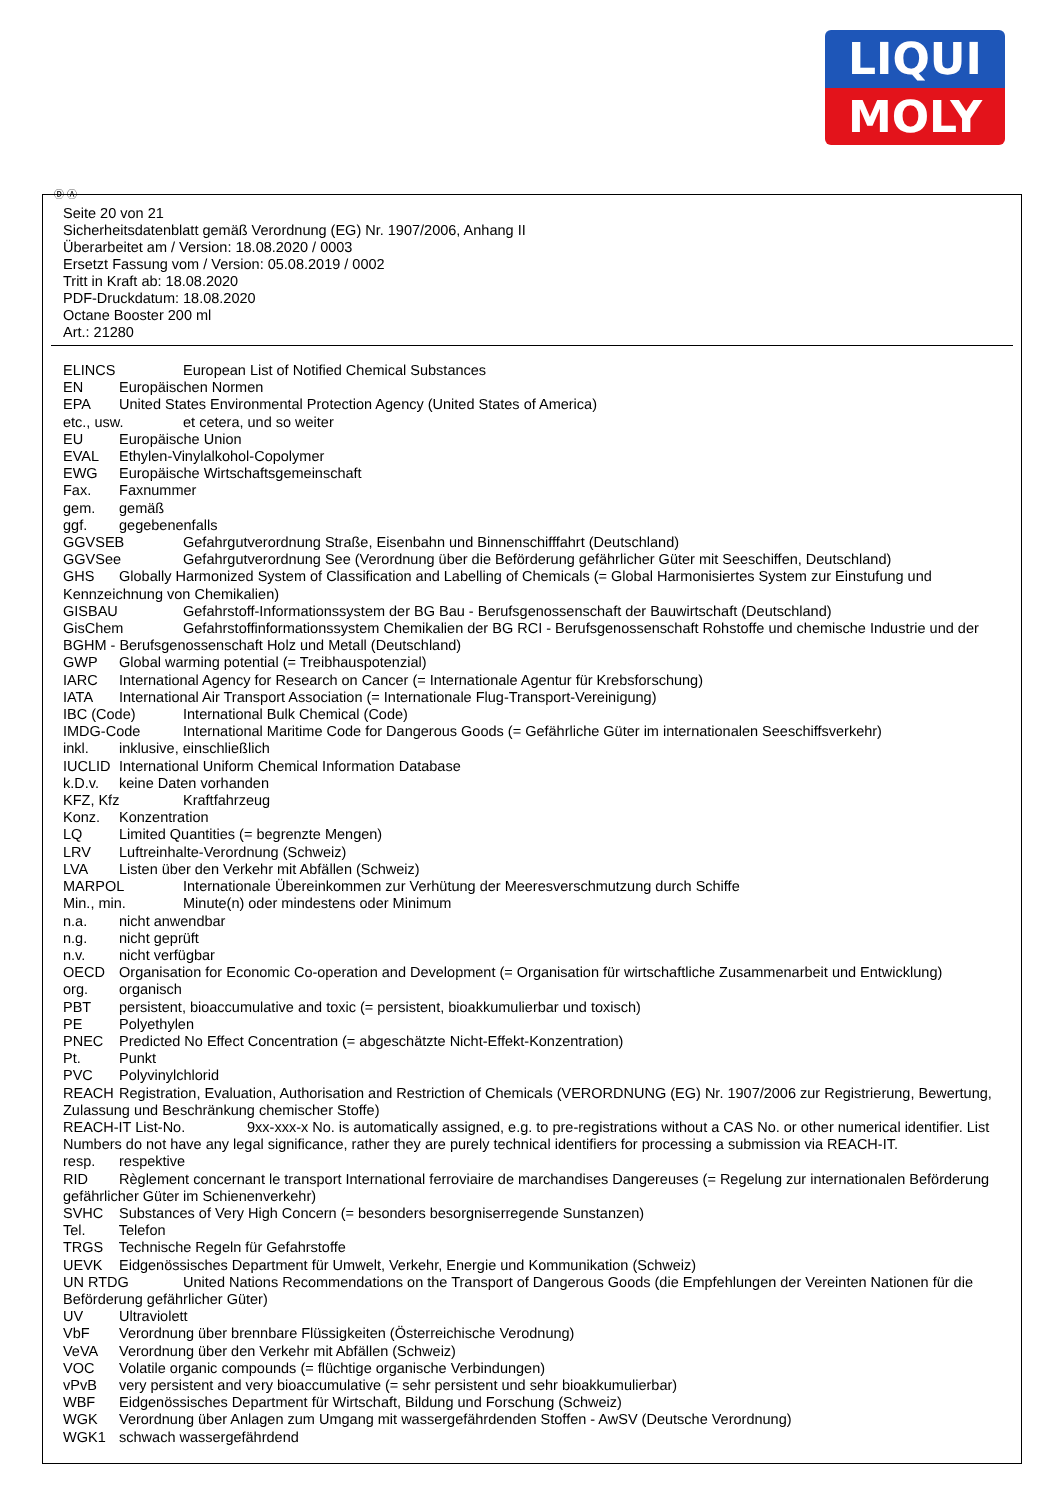LIQUI
MOLY
Ⓓ Ⓐ
Seite 20 von 21
Sicherheitsdatenblatt gemäß Verordnung (EG) Nr. 1907/2006, Anhang II
Überarbeitet am / Version: 18.08.2020 / 0003
Ersetzt Fassung vom / Version: 05.08.2019 / 0002
Tritt in Kraft ab: 18.08.2020
PDF-Druckdatum: 18.08.2020
Octane Booster 200 ml
Art.: 21280
ELINCS European List of Notified Chemical Substances
EN Europäischen Normen
EPA United States Environmental Protection Agency (United States of America)
etc., usw. et cetera, und so weiter
EU Europäische Union
EVAL Ethylen-Vinylalkohol-Copolymer
EWG Europäische Wirtschaftsgemeinschaft
Fax. Faxnummer
gem. gemäß
ggf. gegebenenfalls
GGVSEB Gefahrgutverordnung Straße, Eisenbahn und Binnenschifffahrt (Deutschland)
GGVSee Gefahrgutverordnung See (Verordnung über die Beförderung gefährlicher Güter mit Seeschiffen, Deutschland)
GHS Globally Harmonized System of Classification and Labelling of Chemicals (= Global Harmonisiertes System zur Einstufung und Kennzeichnung von Chemikalien)
GISBAU Gefahrstoff-Informationssystem der BG Bau - Berufsgenossenschaft der Bauwirtschaft (Deutschland)
GisChem Gefahrstoffinformationssystem Chemikalien der BG RCI - Berufsgenossenschaft Rohstoffe und chemische Industrie und der BGHM - Berufsgenossenschaft Holz und Metall (Deutschland)
GWP Global warming potential (= Treibhauspotenzial)
IARC International Agency for Research on Cancer (= Internationale Agentur für Krebsforschung)
IATA International Air Transport Association (= Internationale Flug-Transport-Vereinigung)
IBC (Code) International Bulk Chemical (Code)
IMDG-Code International Maritime Code for Dangerous Goods (= Gefährliche Güter im internationalen Seeschiffsverkehr)
inkl. inklusive, einschließlich
IUCLID International Uniform Chemical Information Database
k.D.v. keine Daten vorhanden
KFZ, Kfz Kraftfahrzeug
Konz. Konzentration
LQ Limited Quantities (= begrenzte Mengen)
LRV Luftreinhalte-Verordnung (Schweiz)
LVA Listen über den Verkehr mit Abfällen (Schweiz)
MARPOL Internationale Übereinkommen zur Verhütung der Meeresverschmutzung durch Schiffe
Min., min. Minute(n) oder mindestens oder Minimum
n.a. nicht anwendbar
n.g. nicht geprüft
n.v. nicht verfügbar
OECD Organisation for Economic Co-operation and Development (= Organisation für wirtschaftliche Zusammenarbeit und Entwicklung)
org. organisch
PBT persistent, bioaccumulative and toxic (= persistent, bioakkumulierbar und toxisch)
PE Polyethylen
PNEC Predicted No Effect Concentration (= abgeschätzte Nicht-Effekt-Konzentration)
Pt. Punkt
PVC Polyvinylchlorid
REACH Registration, Evaluation, Authorisation and Restriction of Chemicals (VERORDNUNG (EG) Nr. 1907/2006 zur Registrierung, Bewertung, Zulassung und Beschränkung chemischer Stoffe)
REACH-IT List-No. 9xx-xxx-x No. is automatically assigned, e.g. to pre-registrations without a CAS No. or other numerical identifier. List Numbers do not have any legal significance, rather they are purely technical identifiers for processing a submission via REACH-IT.
resp. respektive
RID Règlement concernant le transport International ferroviaire de marchandises Dangereuses (= Regelung zur internationalen Beförderung gefährlicher Güter im Schienenverkehr)
SVHC Substances of Very High Concern (= besonders besorgniserregende Sunstanzen)
Tel. Telefon
TRGS Technische Regeln für Gefahrstoffe
UEVK Eidgenössisches Department für Umwelt, Verkehr, Energie und Kommunikation (Schweiz)
UN RTDG United Nations Recommendations on the Transport of Dangerous Goods (die Empfehlungen der Vereinten Nationen für die Beförderung gefährlicher Güter)
UV Ultraviolett
VbF Verordnung über brennbare Flüssigkeiten (Österreichische Verodnung)
VeVA Verordnung über den Verkehr mit Abfällen (Schweiz)
VOC Volatile organic compounds (= flüchtige organische Verbindungen)
vPvB very persistent and very bioaccumulative (= sehr persistent und sehr bioakkumulierbar)
WBF Eidgenössisches Department für Wirtschaft, Bildung und Forschung (Schweiz)
WGK Verordnung über Anlagen zum Umgang mit wassergefährdenden Stoffen - AwSV (Deutsche Verordnung)
WGK1 schwach wassergefährdend